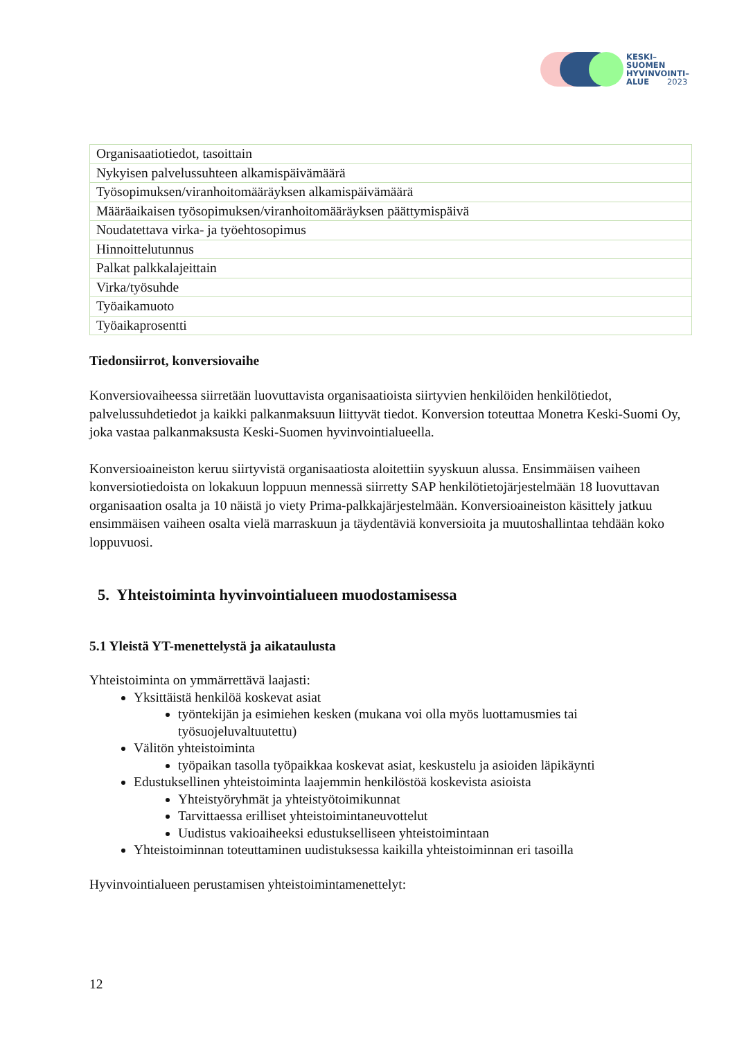KESKI–
SUOMEN
HYVINVOINTI–
ALUE 2023
| Organisaatiotiedot, tasoittain |
| Nykyisen palvelussuhteen alkamispäivämäärä |
| Työsopimuksen/viranhoitomääräyksen alkamispäivämäärä |
| Määräaikaisen työsopimuksen/viranhoitomääräyksen päättymispäivä |
| Noudatettava virka- ja työehtosopimus |
| Hinnoittelutunnus |
| Palkat palkkalajeittain |
| Virka/työsuhde |
| Työaikamuoto |
| Työaikaprosentti |
Tiedonsiirrot, konversiovaihe
Konversiovaiheessa siirretään luovuttavista organisaatioista siirtyvien henkilöiden henkilötiedot, palvelussuhdetiedot ja kaikki palkanmaksuun liittyvät tiedot. Konversion toteuttaa Monetra Keski-Suomi Oy, joka vastaa palkanmaksusta Keski-Suomen hyvinvointialueella.
Konversioaineiston keruu siirtyvistä organisaatiosta aloitettiin syyskuun alussa. Ensimmäisen vaiheen konversiotiedoista on lokakuun loppuun mennessä siirretty SAP henkilötietojärjestelmään 18 luovuttavan organisaation osalta ja 10 näistä jo viety Prima-palkkajärjestelmään. Konversioaineiston käsittely jatkuu ensimmäisen vaiheen osalta vielä marraskuun ja täydentäviä konversioita ja muutoshallintaa tehdään koko loppuvuosi.
5. Yhteistoiminta hyvinvointialueen muodostamisessa
5.1 Yleistä YT-menettelystä ja aikataulusta
Yhteistoiminta on ymmärrettävä laajasti:
Yksittäistä henkilöä koskevat asiat
työntekijän ja esimiehen kesken (mukana voi olla myös luottamusmies tai työsuojeluvaltuutettu)
Välitön yhteistoiminta
työpaikan tasolla työpaikkaa koskevat asiat, keskustelu ja asioiden läpikäynti
Edustuksellinen yhteistoiminta laajemmin henkilöstöä koskevista asioista
Yhteistyöryhmät ja yhteistyötoimikunnat
Tarvittaessa erilliset yhteistoimintaneuvottelut
Uudistus vakioaiheeksi edustukselliseen yhteistoimintaan
Yhteistoiminnan toteuttaminen uudistuksessa kaikilla yhteistoiminnan eri tasoilla
Hyvinvointialueen perustamisen yhteistoimintamenettelyt:
12